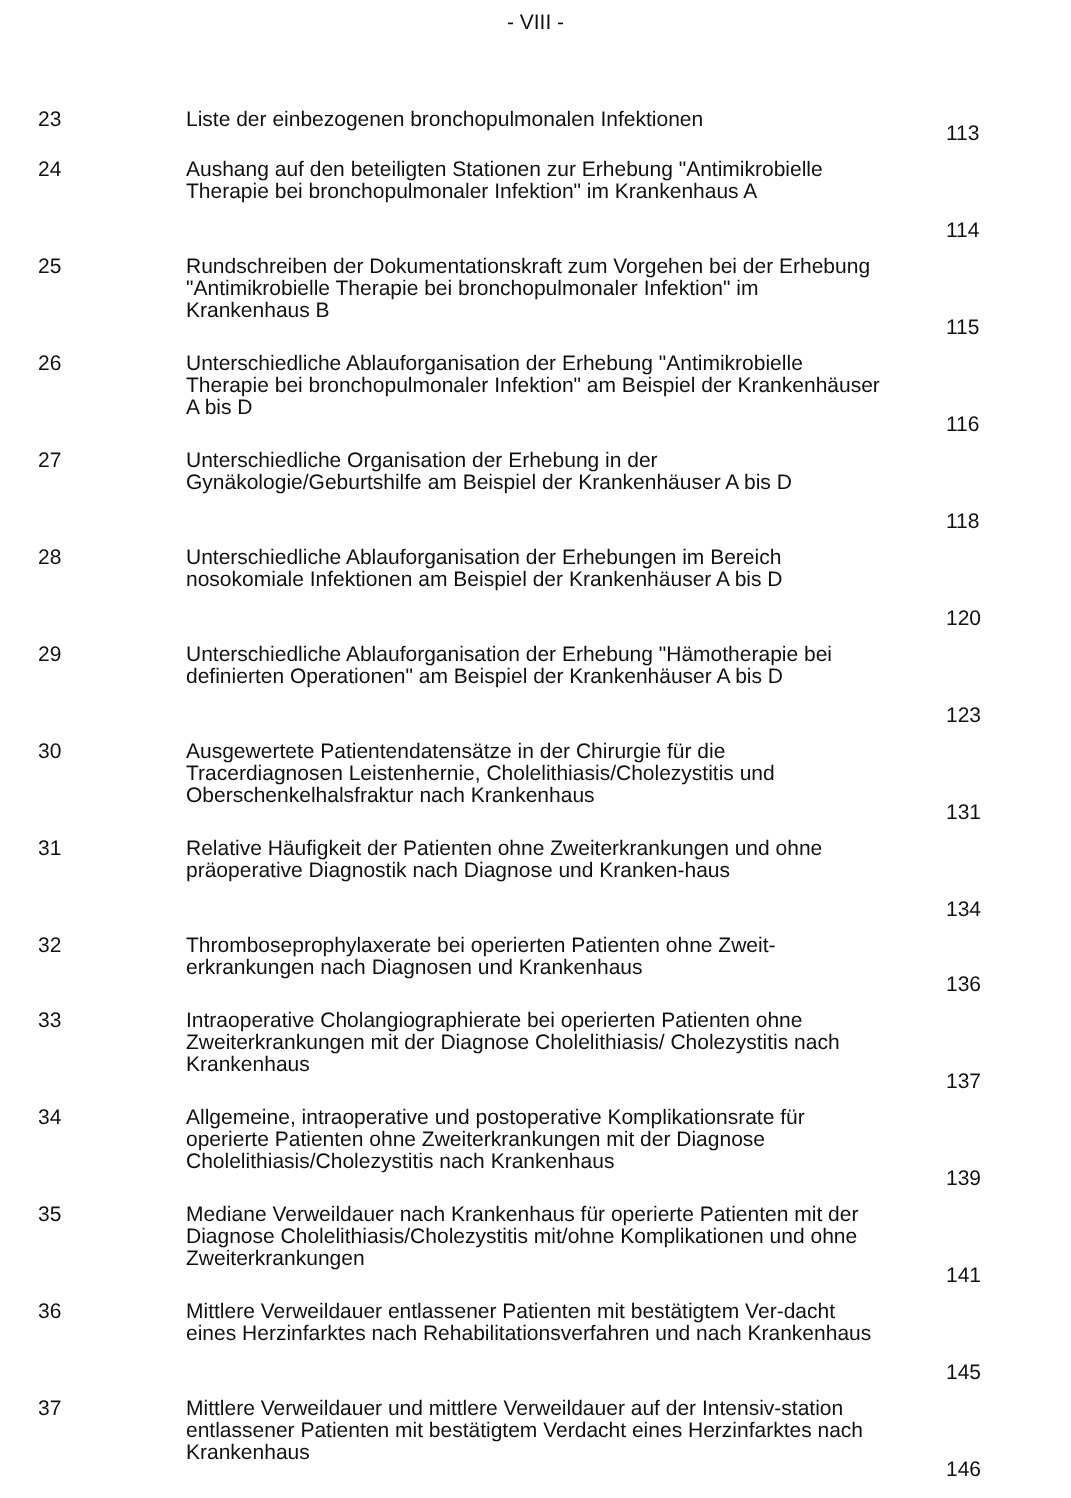- VIII -
| 23 | Liste der einbezogenen bronchopulmonalen Infektionen | 113 |
| 24 | Aushang auf den beteiligten Stationen zur Erhebung "Antimikrobielle Therapie bei bronchopulmonaler Infektion" im Krankenhaus A | 114 |
| 25 | Rundschreiben der Dokumentationskraft zum Vorgehen bei der Erhebung "Antimikrobielle Therapie bei bronchopulmonaler Infektion" im Krankenhaus B | 115 |
| 26 | Unterschiedliche Ablauforganisation der Erhebung "Antimikrobielle Therapie bei bronchopulmonaler Infektion" am Beispiel der Krankenhäuser A bis D | 116 |
| 27 | Unterschiedliche Organisation der Erhebung in der Gynäkologie/Geburtshilfe am Beispiel der Krankenhäuser A bis D | 118 |
| 28 | Unterschiedliche Ablauforganisation der Erhebungen im Bereich nosokomiale Infektionen am Beispiel der Krankenhäuser A bis D | 120 |
| 29 | Unterschiedliche Ablauforganisation der Erhebung "Hämotherapie bei definierten Operationen" am Beispiel der Krankenhäuser A bis D | 123 |
| 30 | Ausgewertete Patientendatensätze in der Chirurgie für die Tracerdiagnosen Leistenhernie, Cholelithiasis/Cholezystitis und Oberschenkelhalsfraktur nach Krankenhaus | 131 |
| 31 | Relative Häufigkeit der Patienten ohne Zweiterkrankungen und ohne präoperative Diagnostik nach Diagnose und Kranken-haus | 134 |
| 32 | Thromboseprophylaxerate bei operierten Patienten ohne Zweit-erkrankungen nach Diagnosen und Krankenhaus | 136 |
| 33 | Intraoperative Cholangiographierate bei operierten Patienten ohne Zweiterkrankungen mit der Diagnose Cholelithiasis/ Cholezystitis nach Krankenhaus | 137 |
| 34 | Allgemeine, intraoperative und postoperative Komplikationsrate für operierte Patienten ohne Zweiterkrankungen mit der Diagnose Cholelithiasis/Cholezystitis nach Krankenhaus | 139 |
| 35 | Mediane Verweildauer nach Krankenhaus für operierte Patienten mit der Diagnose Cholelithiasis/Cholezystitis mit/ohne Komplikationen und ohne Zweiterkrankungen | 141 |
| 36 | Mittlere Verweildauer entlassener Patienten mit bestätigtem Ver-dacht eines Herzinfarktes nach Rehabilitationsverfahren und nach Krankenhaus | 145 |
| 37 | Mittlere Verweildauer und mittlere Verweildauer auf der Intensiv-station entlassener Patienten mit bestätigtem Verdacht eines Herzinfarktes nach Krankenhaus | 146 |